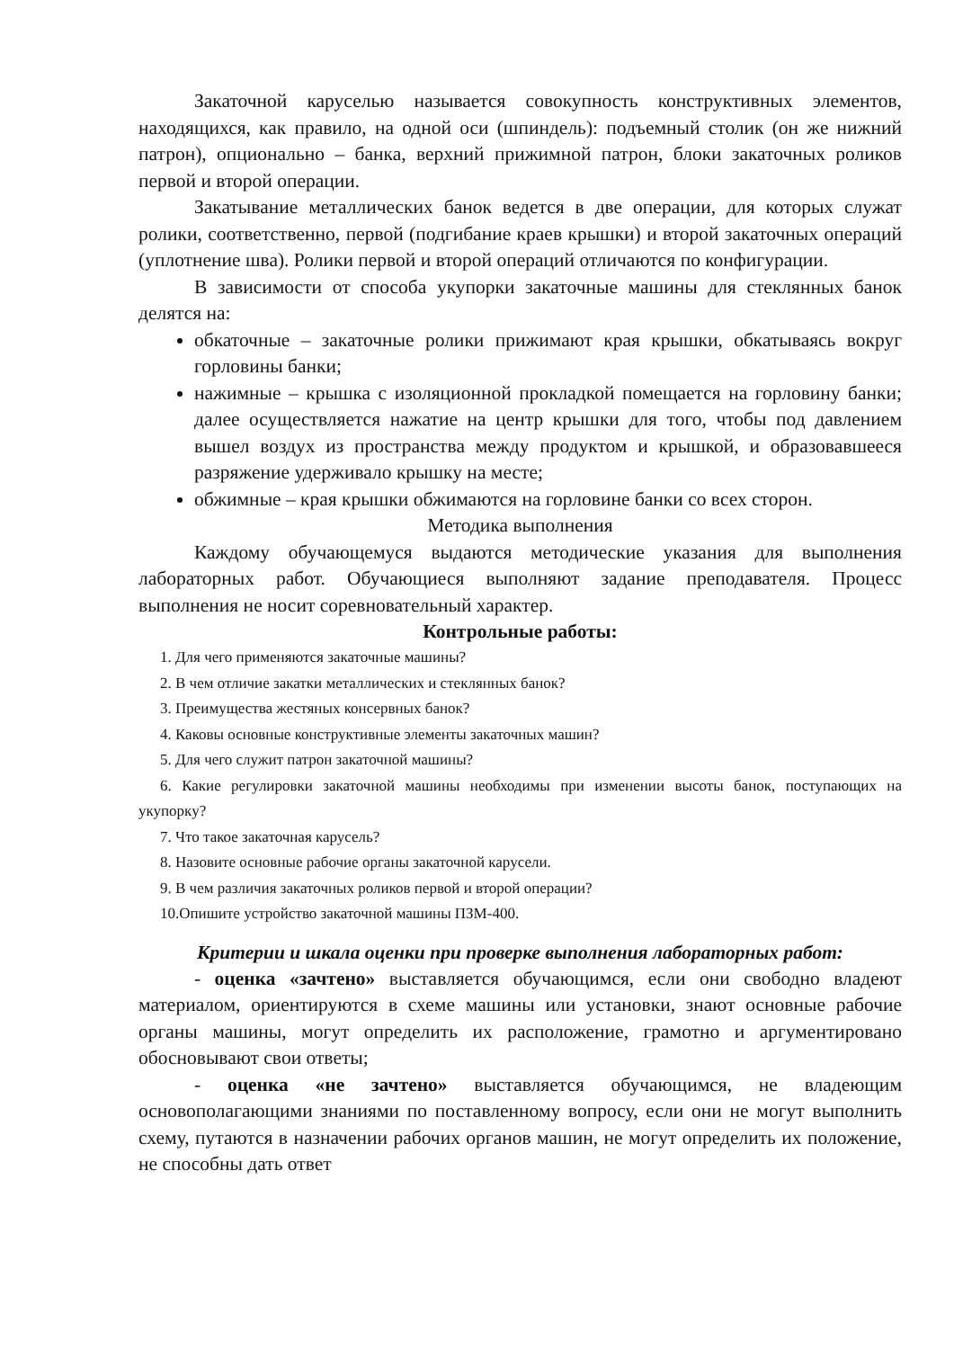Закаточной каруселью называется совокупность конструктивных элементов, находящихся, как правило, на одной оси (шпиндель): подъемный столик (он же нижний патрон), опционально – банка, верхний прижимной патрон, блоки закаточных роликов первой и второй операции.
Закатывание металлических банок ведется в две операции, для которых служат ролики, соответственно, первой (подгибание краев крышки) и второй закаточных операций (уплотнение шва). Ролики первой и второй операций отличаются по конфигурации.
В зависимости от способа укупорки закаточные машины для стеклянных банок делятся на:
обкаточные – закаточные ролики прижимают края крышки, обкатываясь вокруг горловины банки;
нажимные – крышка с изоляционной прокладкой помещается на горловину банки; далее осуществляется нажатие на центр крышки для того, чтобы под давлением вышел воздух из пространства между продуктом и крышкой, и образовавшееся разряжение удерживало крышку на месте;
обжимные – края крышки обжимаются на горловине банки со всех сторон.
Методика выполнения
Каждому обучающемуся выдаются методические указания для выполнения лабораторных работ. Обучающиеся выполняют задание преподавателя. Процесс выполнения не носит соревновательный характер.
Контрольные работы:
1. Для чего применяются закаточные машины?
2. В чем отличие закатки металлических и стеклянных банок?
3. Преимущества жестяных консервных банок?
4. Каковы основные конструктивные элементы закаточных машин?
5. Для чего служит патрон закаточной машины?
6. Какие регулировки закаточной машины необходимы при изменении высоты банок, поступающих на укупорку?
7. Что такое закаточная карусель?
8. Назовите основные рабочие органы закаточной карусели.
9. В чем различия закаточных роликов первой и второй операции?
10.Опишите устройство закаточной машины ПЗМ-400.
Критерии и шкала оценки при проверке выполнения лабораторных работ:
- оценка «зачтено» выставляется обучающимся, если они свободно владеют материалом, ориентируются в схеме машины или установки, знают основные рабочие органы машины, могут определить их расположение, грамотно и аргументировано обосновывают свои ответы;
- оценка «не зачтено» выставляется обучающимся, не владеющим основополагающими знаниями по поставленному вопросу, если они не могут выполнить схему, путаются в назначении рабочих органов машин, не могут определить их положение, не способны дать ответ